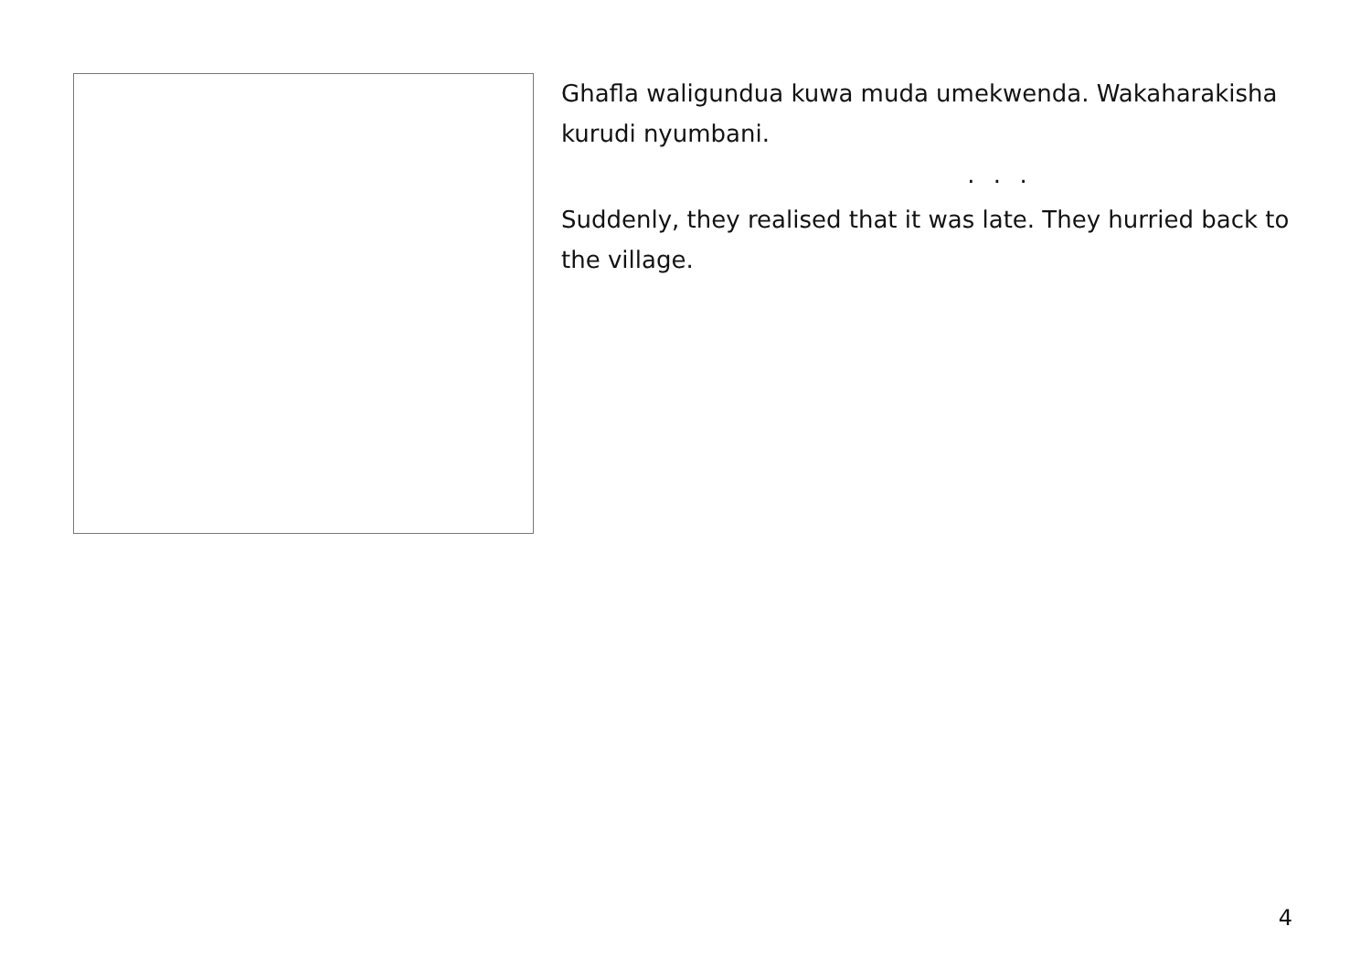Ghafla waligundua kuwa muda umekwenda. Wakaharakisha kurudi nyumbani.
. . .
Suddenly, they realised that it was late. They hurried back to the village.
4